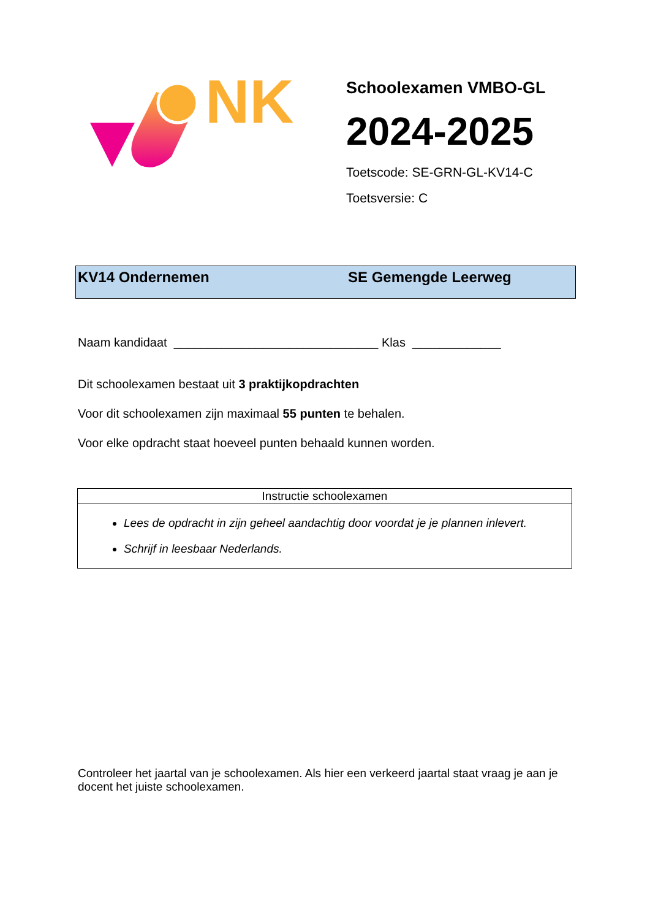NK
Schoolexamen VMBO-GL
2024-2025
Toetscode: SE-GRN-GL-KV14-C
Toetsversie: C
KV14 Ondernemen SE Gemengde Leerweg
Naam kandidaat ______________________________ Klas _____________
Dit schoolexamen bestaat uit 3 praktijkopdrachten
Voor dit schoolexamen zijn maximaal 55 punten te behalen.
Voor elke opdracht staat hoeveel punten behaald kunnen worden.
Instructie schoolexamen
Lees de opdracht in zijn geheel aandachtig door voordat je je plannen inlevert.
Schrijf in leesbaar Nederlands.
Controleer het jaartal van je schoolexamen. Als hier een verkeerd jaartal staat vraag je aan je docent het juiste schoolexamen.